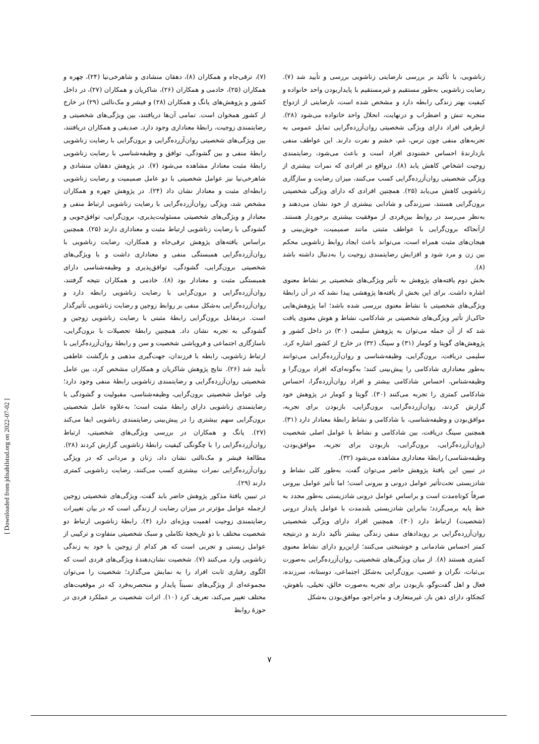[ Downloaded from jdisabilstud.org on 2022-07-02 ]
(۷)، ترقی‌جاه و همکاران (۸)، دهقان منشادی و شاهرخی‌نیا (۲۴)، چهره و همکاران (۲۵)، خادمی و همکاران (۲۶)، شاکریان و همکاران (۲۷)، در داخل کشور و پژوهش‌های یانگ و همکاران (۲۸) و فیشر و مک‌نالتی (۲۹) در خارج از کشور همخوان است. تمامی آن‌ها دریافتند، بین ویژگی‌های شخصیتی و رضایتمندی زوجیت، رابطهٔ معناداری وجود دارد. صدیقی و همکاران دریافتند، بین ویژگی‌های شخصیتی روان‌آزرده‌گرایی و برون‌گرایی با رضایت زناشویی رابطهٔ منفی و بین گشودگی، توافق و وظیفه‌شناسی با رضایت زناشویی رابطهٔ مثبت معنادار مشاهده می‌شود (۷). در پژوهش دهقان منشادی و شاهرخی‌نیا نیز عوامل شخصیتی با دو عامل صمیمیت و رضایت زناشویی رابطه‌ای مثبت و معنادار نشان داد (۲۴). در پژوهش چهره و همکاران مشخص شد، ویژگی روان‌آزرده‌گرایی با رضایت زناشویی ارتباط منفی و معنادار و ویژگی‌های شخصیتی مسئولیت‌پذیری، برون‌گرایی، توافق‌جویی و گشودگی با رضایت زناشویی ارتباط مثبت و معناداری دارند (۲۵). همچنین براساس یافته‌های پژوهش ترقی‌جاه و همکاران، رضایت زناشویی با روان‌آزرده‌گرایی همبستگی منفی و معناداری داشت و با ویژگی‌های شخصیتی برون‌گرایی، گشودگی، توافق‌پذیری و وظیفه‌شناسی دارای همبستگی مثبت و معنادار بود (۸). خادمی و همکاران نتیجه گرفتند، روان‌آزرده‌گرایی و برون‌گرایی با رضایت زناشویی رابطه دارد و روان‌آزرده‌گرایی به‌شکل منفی بر روابط زوجین و رضایت زناشویی تأثیرگذار است. درمقابل برون‌گرایی رابطهٔ مثبتی با رضایت زناشویی زوجین و گشودگی به تجربه نشان داد. همچنین رابطهٔ تحصیلات با برون‌گرایی، ناسازگاری اجتماعی و فروپاشی شخصیت و سن و رابطهٔ روان‌آزرده‌گرایی با ارتباط زناشویی، رابطه با فرزندان، جهت‌گیری مذهبی و بازگشت عاطفی تأیید شد (۲۶). نتایج پژوهش شاکریان و همکاران مشخص کرد، بین عامل شخصیتی روان‌آزرده‌گرایی و رضایتمندی زناشویی رابطهٔ منفی وجود دارد؛ ولی عوامل شخصیتی برون‌گرایی، وظیفه‌شناسی، مقبولیت و گشودگی با رضایتمندی زناشویی دارای رابطهٔ مثبت است؛ به‌علاوه عامل شخصیتی برون‌گرایی سهم بیشتری را در پیش‌بینی رضایتمندی زناشویی ایفا می‌کند (۲۷). یانگ و همکاران در بررسی ویژگی‌های شخصیتی، ارتباط روان‌آزرده‌گرایی را با چگونگی کیفیت رابطهٔ زناشویی گزارش کردند (۲۸). مطالعهٔ فیشر و مک‌نالتی نشان داد، زنان و مردانی که در ویژگی روان‌آزرده‌گرایی نمرات بیشتری کسب می‌کنند، رضایت زناشویی کمتری دارند (۲۹).
در تبیین یافتهٔ مذکور پژوهش حاضر باید گفت، ویژگی‌های شخصیتی زوجین ازجمله عوامل مؤثرتر در میزان رضایت از زندگی است که در بیان تغییرات رضایتمندی زوجیت اهمیت ویژه‌ای دارد (۴). رابطهٔ زناشویی ارتباط دو شخصیت مختلف با دو تاریخچهٔ تکاملی و سبک شخصیتی متفاوت و ترکیبی از عوامل زیستی و تجربی است که هر کدام از زوجین با خود به زندگی زناشویی وارد می‌کنند (۷). شخصیت نشان‌دهندهٔ ویژگی‌های فردی است که الگوی رفتاری ثابت افراد را به نمایش می‌گذارد؛ شخصیت را می‌توان مجموعه‌ای از ویژگی‌های نسبتاً پایدار و منحصربه‌فرد که در موقعیت‌های مختلف تغییر می‌کند، تعریف کرد (۱۰). اثرات شخصیت بر عملکرد فردی در حوزهٔ روابط
زناشویی، با تأکید بر بررسی نارضایتی زناشویی بررسی و تأیید شد (۷). رضایت زناشویی به‌طور مستقیم و غیرمستقیم با پایداربودن واحد خانواده و کیفیت بهتر زندگی رابطه دارد و مشخص شده است، نارضایتی از ازدواج منجربه تنش و اضطراب و درنهایت، انحلال واحد خانواده می‌شود (۲۸). ازطرفی افراد دارای ویژگی شخصیتی روان‌آزرده‌گرایی تمایل عمومی به تجربه‌های منفی چون ترس، غم، خشم و نفرت دارند. این عواطف منفی بازدارندهٔ احساس خشنودی افراد است و باعث می‌شود، رضایتمندی زوجیت اشخاص کاهش یابد (۸). درواقع در افرادی که نمرات بیشتری از ویژگی شخصیتی روان‌آزرده‌گرایی کسب می‌کنند، میزان رضایت و سازگاری زناشویی کاهش می‌یابد (۲۵). همچنین افرادی که دارای ویژگی شخصیتی برون‌گرایی هستند، سرزندگی و شادابی بیشتری از خود نشان می‌دهند و به‌نظر می‌رسد در روابط بین‌فردی از موفقیت بیشتری برخوردار هستند. ازآنجاکه برون‌گرایی با عواطف مثبتی مانند صمیمیت، خوش‌بینی و هیجان‌های مثبت همراه است، می‌تواند باعث ایجاد روابط زناشویی محکم بین زن و مرد شود و افزایش رضایتمندی زوجیت را به‌دنبال داشته باشد (۸).
بخش دوم یافته‌های پژوهش به تأثیر ویژگی‌های شخصیتی بر نشاط معنوی اشاره داشت. برای این بخش از یافته‌ها پژوهشی پیدا نشد که در آن رابطهٔ ویژگی‌های شخصیتی با نشاط معنوی بررسی شده باشد؛ اما پژوهش‌هایی حاکی‌از تأثیر ویژگی‌های شخصیتی بر شادکامی، نشاط و هوش معنوی یافت شد که از آن جمله می‌توان به پژوهش سلیمی (۳۰) در داخل کشور و پژوهش‌های گوپتا و کومار (۳۱) و سینگ (۳۲) در خارج از کشور اشاره کرد. سلیمی دریافت، برون‌گرایی، وظیفه‌شناسی و روان‌آزرده‌گرایی می‌توانند به‌طور معناداری شادکامی را پیش‌بینی کنند؛ به‌گونه‌ای‌که افراد برون‌گرا و وظیفه‌شناس، احساس شادکامی بیشتر و افراد روان‌آزرده‌گرا، احساس شادکامی کمتری را تجربه می‌کنند (۳۰). گوپتا و کومار در پژوهش خود گزارش کردند، روان‌آزرده‌گرایی، برون‌گرایی، بازبودن برای تجربه، موافق‌بودن و وظیفه‌شناسی، با شادکامی و نشاط رابطهٔ معنادار دارد (۳۱). همچنین سینگ دریافت، بین شادکامی و نشاط با عوامل اصلی شخصیت (روان‌آزرده‌گرایی، برون‌گرایی، بازبودن برای تجربه، موافق‌بودن، وظیفه‌شناسی) رابطهٔ معناداری مشاهده می‌شود (۳۲).
در تبیین این یافتهٔ پژوهش حاضر می‌توان گفت، به‌طور کلی نشاط و شادزیستی تحت‌تأثیر عوامل درونی و بیرونی است؛ اما تأثیر عوامل بیرونی صرفاً کوتاه‌مدت است و براساس عوامل درونی شادزیستی به‌طور مجدد به خط پایه برمی‌گردد؛ بنابراین شادزیستی بلندمدت با عوامل پایدار درونی (شخصیت) ارتباط دارد (۳۰). همچنین افراد دارای ویژگی شخصیتی روان‌آزرده‌گرایی بر رویدادهای منفی زندگی بیشتر تأکید دارند و درنتیجه کمتر احساس شادمانی و خوشبختی می‌کنند؛ ازاین‌رو دارای نشاط معنوی کمتری هستند (۸). از میان ویژگی‌های شخصیتی، روان‌آزرده‌گرایی به‌صورت بی‌ثبات، نگران و عصبی، برون‌گرایی به‌شکل اجتماعی، دوستانه، سرزنده، فعال و اهل گفت‌وگو، بازبودن برای تجربه به‌صورت خالق، تخیلی، باهوش، کنجکاو، دارای ذهن باز، غیرمتعارف و ماجراجو، موافق‌بودن به‌شکل
۷